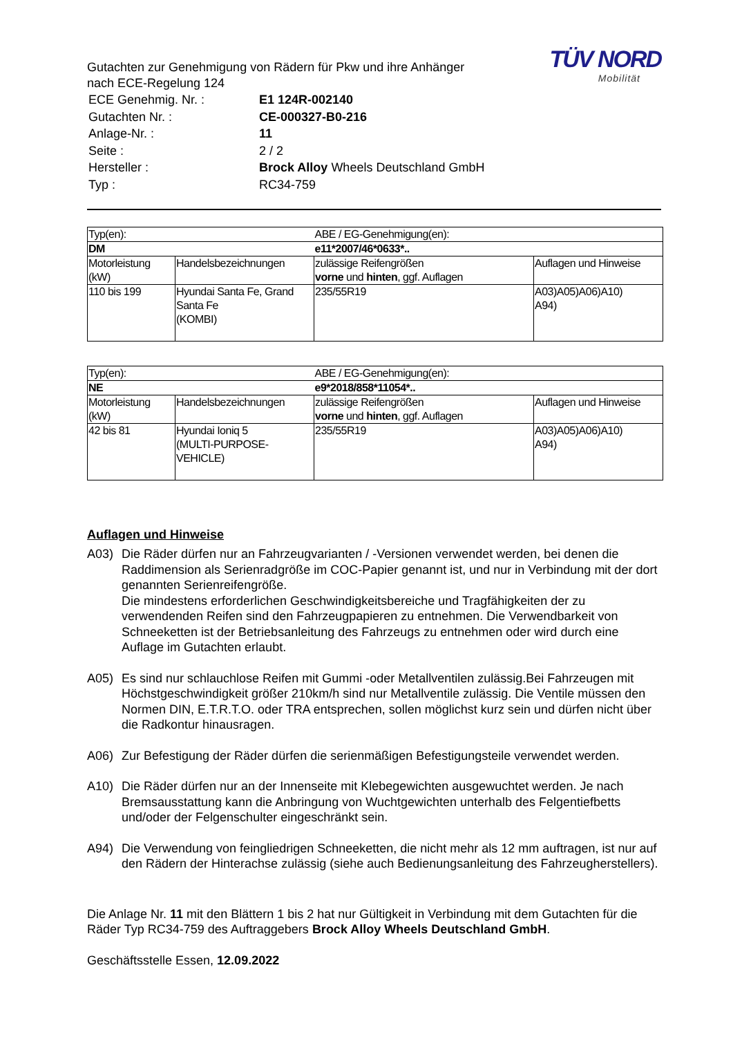Gutachten zur Genehmigung von Rädern für Pkw und ihre Anhänger
nach ECE-Regelung 124
| ECE Genehmig. Nr. : | E1 124R-002140 |
| Gutachten Nr. : | CE-000327-B0-216 |
| Anlage-Nr. : | 11 |
| Seite : | 2 / 2 |
| Hersteller : | Brock Alloy Wheels Deutschland GmbH |
| Typ : | RC34-759 |
TÜV NORD
Mobilität
| Typ(en): | | ABE / EG-Genehmigung(en): | |
| DM | | e11*2007/46*0633*.. | |
| Motorleistung (kW) | Handelsbezeichnungen | zulässige Reifengrößen vorne und hinten , ggf. Auflagen | Auflagen und Hinweise |
| 110 bis 199 | Hyundai Santa Fe, Grand Santa Fe (KOMBI) | 235/55R19 | A03)A05)A06)A10) A94) |
| Typ(en): | | ABE / EG-Genehmigung(en): | |
| NE | | e9*2018/858*11054*.. | |
| Motorleistung (kW) | Handelsbezeichnungen | zulässige Reifengrößen vorne und hinten , ggf. Auflagen | Auflagen und Hinweise |
| 42 bis 81 | Hyundai Ioniq 5 (MULTI-PURPOSE-VEHICLE) | 235/55R19 | A03)A05)A06)A10) A94) |
Auflagen und Hinweise
A03) Die Räder dürfen nur an Fahrzeugvarianten / -Versionen verwendet werden, bei denen die Raddimension als Serienradgröße im COC-Papier genannt ist, und nur in Verbindung mit der dort genannten Serienreifengröße.
Die mindestens erforderlichen Geschwindigkeitsbereiche und Tragfähigkeiten der zu verwendenden Reifen sind den Fahrzeugpapieren zu entnehmen. Die Verwendbarkeit von Schneeketten ist der Betriebsanleitung des Fahrzeugs zu entnehmen oder wird durch eine Auflage im Gutachten erlaubt.
A05) Es sind nur schlauchlose Reifen mit Gummi -oder Metallventilen zulässig.Bei Fahrzeugen mit Höchstgeschwindigkeit größer 210km/h sind nur Metallventile zulässig. Die Ventile müssen den Normen DIN, E.T.R.T.O. oder TRA entsprechen, sollen möglichst kurz sein und dürfen nicht über die Radkontur hinausragen.
A06) Zur Befestigung der Räder dürfen die serienmäßigen Befestigungsteile verwendet werden.
A10) Die Räder dürfen nur an der Innenseite mit Klebegewichten ausgewuchtet werden. Je nach Bremsausstattung kann die Anbringung von Wuchtgewichten unterhalb des Felgentiefbetts und/oder der Felgenschulter eingeschränkt sein.
A94) Die Verwendung von feingliedrigen Schneeketten, die nicht mehr als 12 mm auftragen, ist nur auf den Rädern der Hinterachse zulässig (siehe auch Bedienungsanleitung des Fahrzeugherstellers).
Die Anlage Nr. 11 mit den Blättern 1 bis 2 hat nur Gültigkeit in Verbindung mit dem Gutachten für die Räder Typ RC34-759 des Auftraggebers Brock Alloy Wheels Deutschland GmbH.
Geschäftsstelle Essen, 12.09.2022